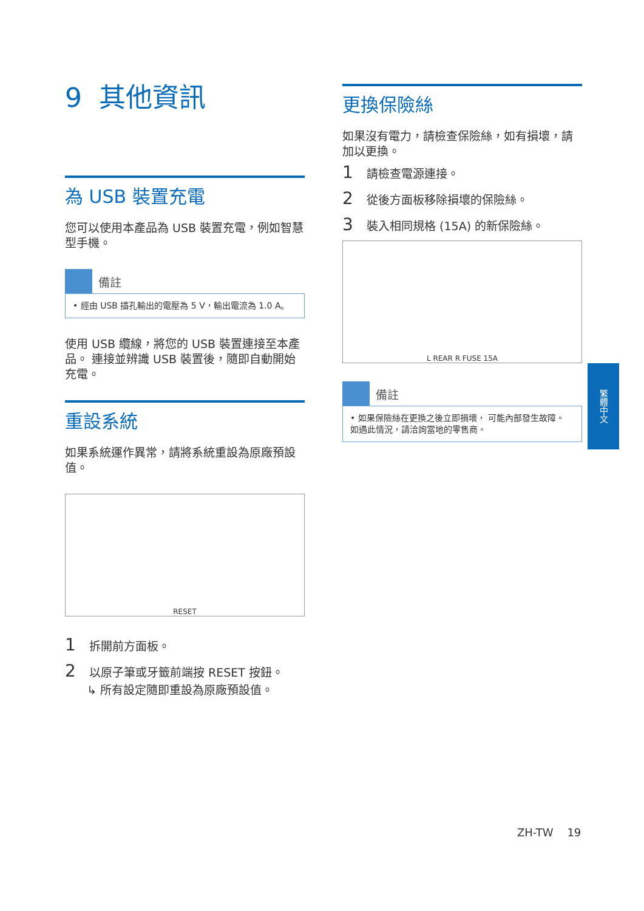9 其他資訊
為 USB 裝置充電
您可以使用本產品為 USB 裝置充電，例如智慧型手機。
備註
• 經由 USB 插孔輸出的電壓為 5 V，輸出電流為 1.0 A。
使用 USB 纜線，將您的 USB 裝置連接至本產品。 連接並辨識 USB 裝置後，隨即自動開始充電。
重設系統
如果系統運作異常，請將系統重設為原廠預設值。
RESET
1 拆開前方面板。
2 以原子筆或牙籤前端按 RESET 按鈕。
↳ 所有設定隨即重設為原廠預設值。
更換保險絲
如果沒有電力，請檢查保險絲，如有損壞，請加以更換。
1 請檢查電源連接。
2 從後方面板移除損壞的保險絲。
3 裝入相同規格 (15A) 的新保險絲。
L REAR R FUSE 15A
備註
• 如果保險絲在更換之後立即損壞， 可能內部發生故障。 如遇此情況，請洽詢當地的零售商。
繁體中文
ZH-TW 19